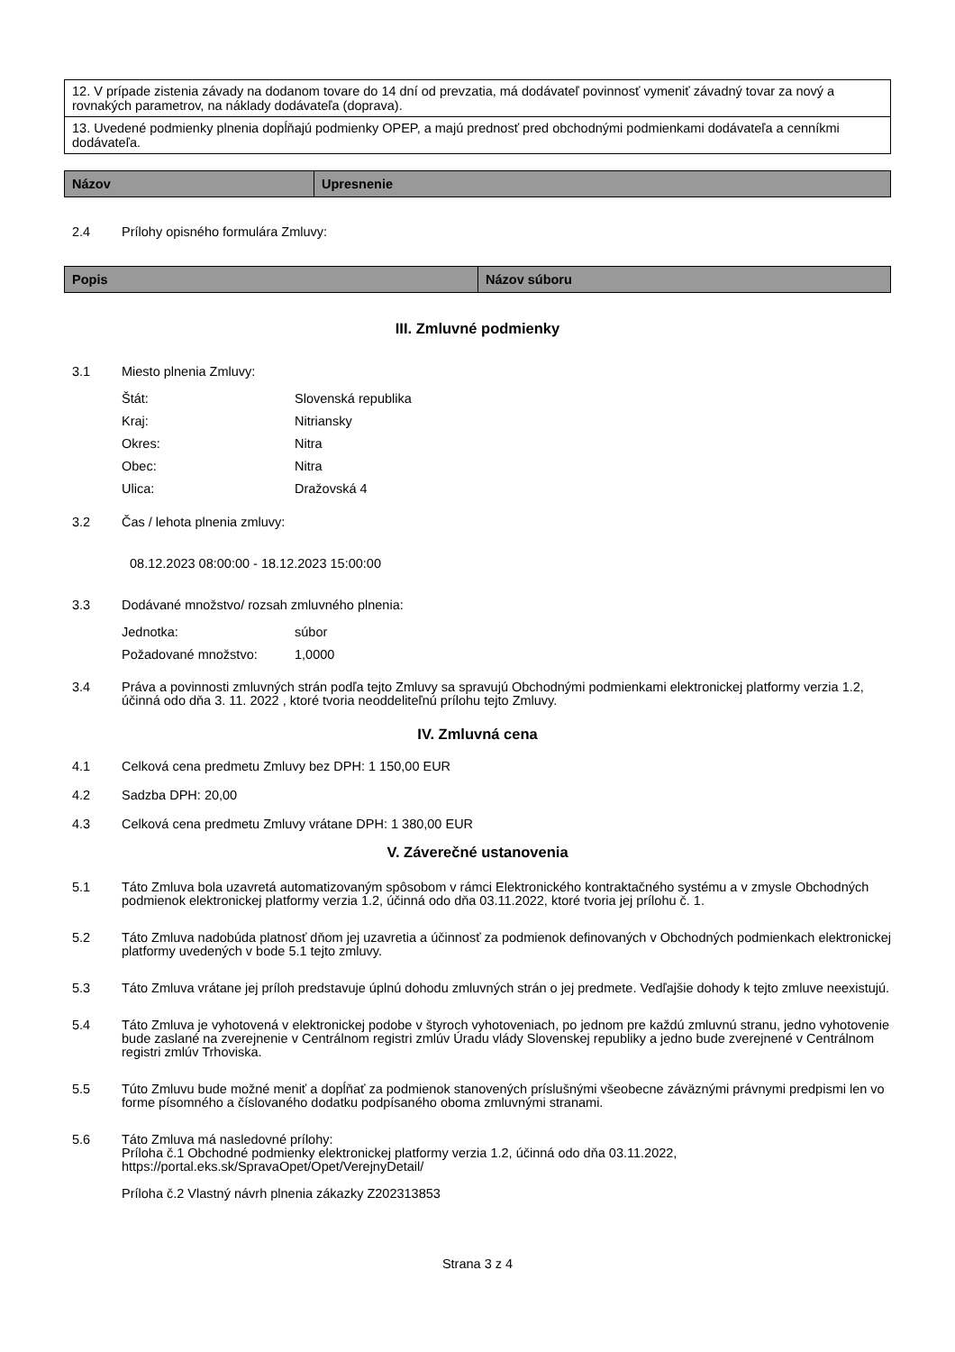| 12. V prípade zistenia závady na dodanom tovare do 14 dní od prevzatia, má dodávateľ povinnosť vymeniť závadný tovar za nový a rovnakých parametrov, na náklady dodávateľa (doprava). |
| 13. Uvedené podmienky plnenia dopĺňajú podmienky OPEP, a majú prednosť pred obchodnými podmienkami dodávateľa a cenníkmi dodávateľa. |
| Názov | Upresnenie |
| --- | --- |
2.4 Prílohy opisného formulára Zmluvy:
| Popis | Názov súboru |
| --- | --- |
III. Zmluvné podmienky
3.1 Miesto plnenia Zmluvy:
Štát: Slovenská republika
Kraj: Nitriansky
Okres: Nitra
Obec: Nitra
Ulica: Dražovská 4
3.2 Čas / lehota plnenia zmluvy:
08.12.2023 08:00:00 - 18.12.2023 15:00:00
3.3 Dodávané množstvo/ rozsah zmluvného plnenia:
Jednotka: súbor
Požadované množstvo: 1,0000
3.4 Práva a povinnosti zmluvných strán podľa tejto Zmluvy sa spravujú Obchodnými podmienkami elektronickej platformy verzia 1.2, účinná odo dňa 3. 11. 2022 , ktoré tvoria neoddeliteľnú prílohu tejto Zmluvy.
IV. Zmluvná cena
4.1 Celková cena predmetu Zmluvy bez DPH: 1 150,00 EUR
4.2 Sadzba DPH: 20,00
4.3 Celková cena predmetu Zmluvy vrátane DPH: 1 380,00 EUR
V. Záverečné ustanovenia
5.1 Táto Zmluva bola uzavretá automatizovaným spôsobom v rámci Elektronického kontraktačného systému a v zmysle Obchodných podmienok elektronickej platformy verzia 1.2, účinná odo dňa 03.11.2022, ktoré tvoria jej prílohu č. 1.
5.2 Táto Zmluva nadobúda platnosť dňom jej uzavretia a účinnosť za podmienok definovaných v Obchodných podmienkach elektronickej platformy uvedených v bode 5.1 tejto zmluvy.
5.3 Táto Zmluva vrátane jej príloh predstavuje úplnú dohodu zmluvných strán o jej predmete. Vedľajšie dohody k tejto zmluve neexistujú.
5.4 Táto Zmluva je vyhotovená v elektronickej podobe v štyroch vyhotoveniach, po jednom pre každú zmluvnú stranu, jedno vyhotovenie bude zaslané na zverejnenie v Centrálnom registri zmlúv Úradu vlády Slovenskej republiky a jedno bude zverejnené v Centrálnom registri zmlúv Trhoviska.
5.5 Túto Zmluvu bude možné meniť a dopĺňať za podmienok stanovených príslušnými všeobecne záväznými právnymi predpismi len vo forme písomného a číslovaného dodatku podpísaného oboma zmluvnými stranami.
5.6 Táto Zmluva má nasledovné prílohy:
Príloha č.1 Obchodné podmienky elektronickej platformy verzia 1.2, účinná odo dňa 03.11.2022, https://portal.eks.sk/SpravaOpet/Opet/VerejnyDetail/
Príloha č.2 Vlastný návrh plnenia zákazky Z202313853
Strana 3 z 4